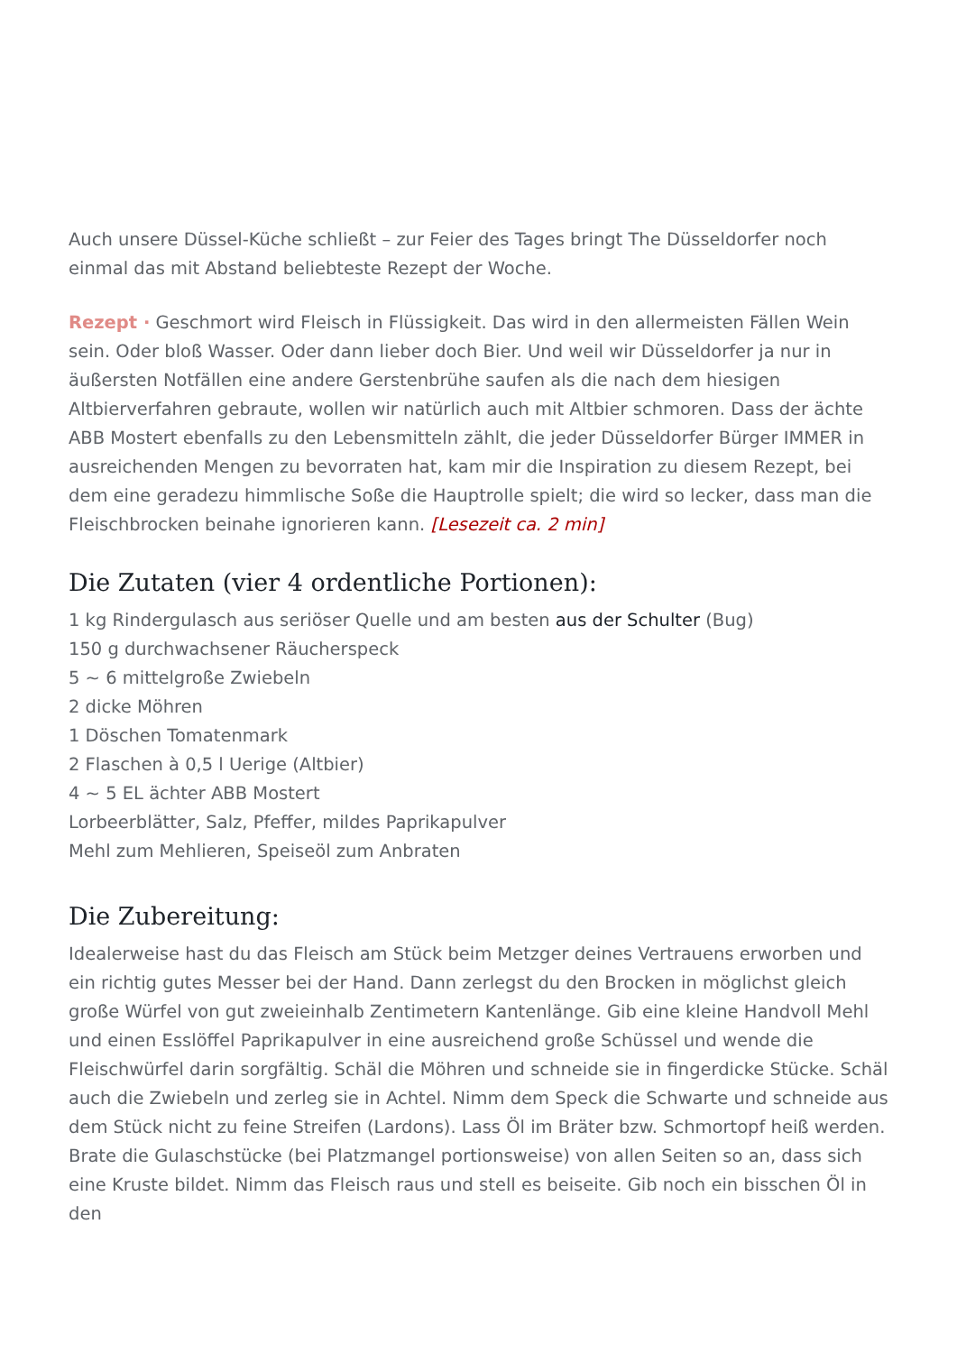Auch unsere Düssel-Küche schließt – zur Feier des Tages bringt The Düsseldorfer noch einmal das mit Abstand beliebteste Rezept der Woche.
Rezept · Geschmort wird Fleisch in Flüssigkeit. Das wird in den allermeisten Fällen Wein sein. Oder bloß Wasser. Oder dann lieber doch Bier. Und weil wir Düsseldorfer ja nur in äußersten Notfällen eine andere Gerstenbrühe saufen als die nach dem hiesigen Altbierverfahren gebraute, wollen wir natürlich auch mit Altbier schmoren. Dass der ächte ABB Mostert ebenfalls zu den Lebensmitteln zählt, die jeder Düsseldorfer Bürger IMMER in ausreichenden Mengen zu bevorraten hat, kam mir die Inspiration zu diesem Rezept, bei dem eine geradezu himmlische Soße die Hauptrolle spielt; die wird so lecker, dass man die Fleischbrocken beinahe ignorieren kann. [Lesezeit ca. 2 min]
Die Zutaten (vier 4 ordentliche Portionen):
1 kg Rindergulasch aus seriöser Quelle und am besten aus der Schulter (Bug)
150 g durchwachsener Räucherspeck
5 ~ 6 mittelgroße Zwiebeln
2 dicke Möhren
1 Döschen Tomatenmark
2 Flaschen à 0,5 l Uerige (Altbier)
4 ~ 5 EL ächter ABB Mostert
Lorbeerblätter, Salz, Pfeffer, mildes Paprikapulver
Mehl zum Mehlieren, Speiseöl zum Anbraten
Die Zubereitung:
Idealerweise hast du das Fleisch am Stück beim Metzger deines Vertrauens erworben und ein richtig gutes Messer bei der Hand. Dann zerlegst du den Brocken in möglichst gleich große Würfel von gut zweieinhalb Zentimetern Kantenlänge. Gib eine kleine Handvoll Mehl und einen Esslöffel Paprikapulver in eine ausreichend große Schüssel und wende die Fleischwürfel darin sorgfältig. Schäl die Möhren und schneide sie in fingerdicke Stücke. Schäl auch die Zwiebeln und zerleg sie in Achtel. Nimm dem Speck die Schwarte und schneide aus dem Stück nicht zu feine Streifen (Lardons). Lass Öl im Bräter bzw. Schmortopf heiß werden. Brate die Gulaschstücke (bei Platzmangel portionsweise) von allen Seiten so an, dass sich eine Kruste bildet. Nimm das Fleisch raus und stell es beiseite. Gib noch ein bisschen Öl in den